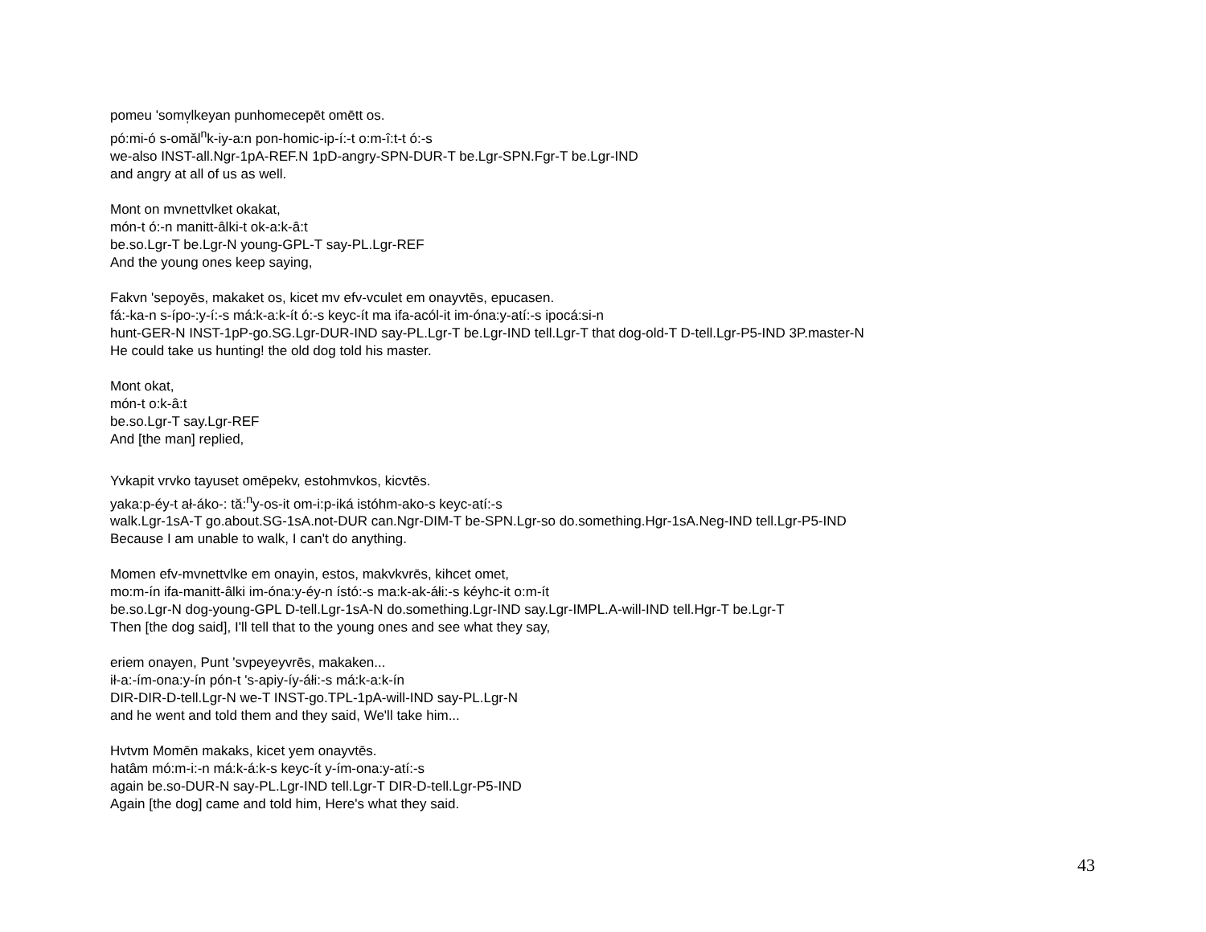pomeu 'somv̩lkeyan punhomecepēt omētt os.
pó:mi-ó s-omăl<sup>n</sup>k-iy-a:n pon-homic-ip-í:-t o:m-î:t-t ó:-s
we-also INST-all.Ngr-1pA-REF.N 1pD-angry-SPN-DUR-T be.Lgr-SPN.Fgr-T be.Lgr-IND
and angry at all of us as well.
Mont on mvnettvlket okakat,
món-t ó:-n manitt-âlki-t ok-a:k-â:t
be.so.Lgr-T be.Lgr-N young-GPL-T say-PL.Lgr-REF
And the young ones keep saying,
Fakvn 'sepoyēs, makaket os, kicet mv efv-vculet em onayvtēs, epucasen.
fá:-ka-n s-ípo-:y-í:-s má:k-a:k-ít ó:-s keyc-ít ma ifa-acól-it im-óna:y-atí:-s ipocá:si-n
hunt-GER-N INST-1pP-go.SG.Lgr-DUR-IND say-PL.Lgr-T be.Lgr-IND tell.Lgr-T that dog-old-T D-tell.Lgr-P5-IND 3P.master-N
He could take us hunting! the old dog told his master.
Mont okat,
món-t o:k-â:t
be.so.Lgr-T say.Lgr-REF
And [the man] replied,
Yvkapit vrvko tayuset omēpekv, estohmvkos, kicvtēs.
yaka:p-éy-t ał-áko-: tă:<sup>n</sup>y-os-it om-i:p-iká istóhm-ako-s keyc-atí:-s
walk.Lgr-1sA-T go.about.SG-1sA.not-DUR can.Ngr-DIM-T be-SPN.Lgr-so do.something.Hgr-1sA.Neg-IND tell.Lgr-P5-IND
Because I am unable to walk, I can't do anything.
Momen efv-mvnettvlke em onayin, estos, makvkvrēs, kihcet omet,
mo:m-ín ifa-manitt-âlki im-óna:y-éy-n ístó:-s ma:k-ak-áłi:-s kéyhc-it o:m-ít
be.so.Lgr-N dog-young-GPL D-tell.Lgr-1sA-N do.something.Lgr-IND say.Lgr-IMPL.A-will-IND tell.Hgr-T be.Lgr-T
Then [the dog said], I'll tell that to the young ones and see what they say,
eriem onayen, Punt 'svpeyeyvrēs, makaken...
ił-a:-ím-ona:y-ín pón-t 's-apiy-íy-áłi:-s má:k-a:k-ín
DIR-DIR-D-tell.Lgr-N we-T INST-go.TPL-1pA-will-IND say-PL.Lgr-N
and he went and told them and they said, We'll take him...
Hvtvm Momēn makaks, kicet yem onayvtēs.
hatâm mó:m-i:-n má:k-á:k-s keyc-ít y-ím-ona:y-atí:-s
again be.so-DUR-N say-PL.Lgr-IND tell.Lgr-T DIR-D-tell.Lgr-P5-IND
Again [the dog] came and told him, Here's what they said.
43